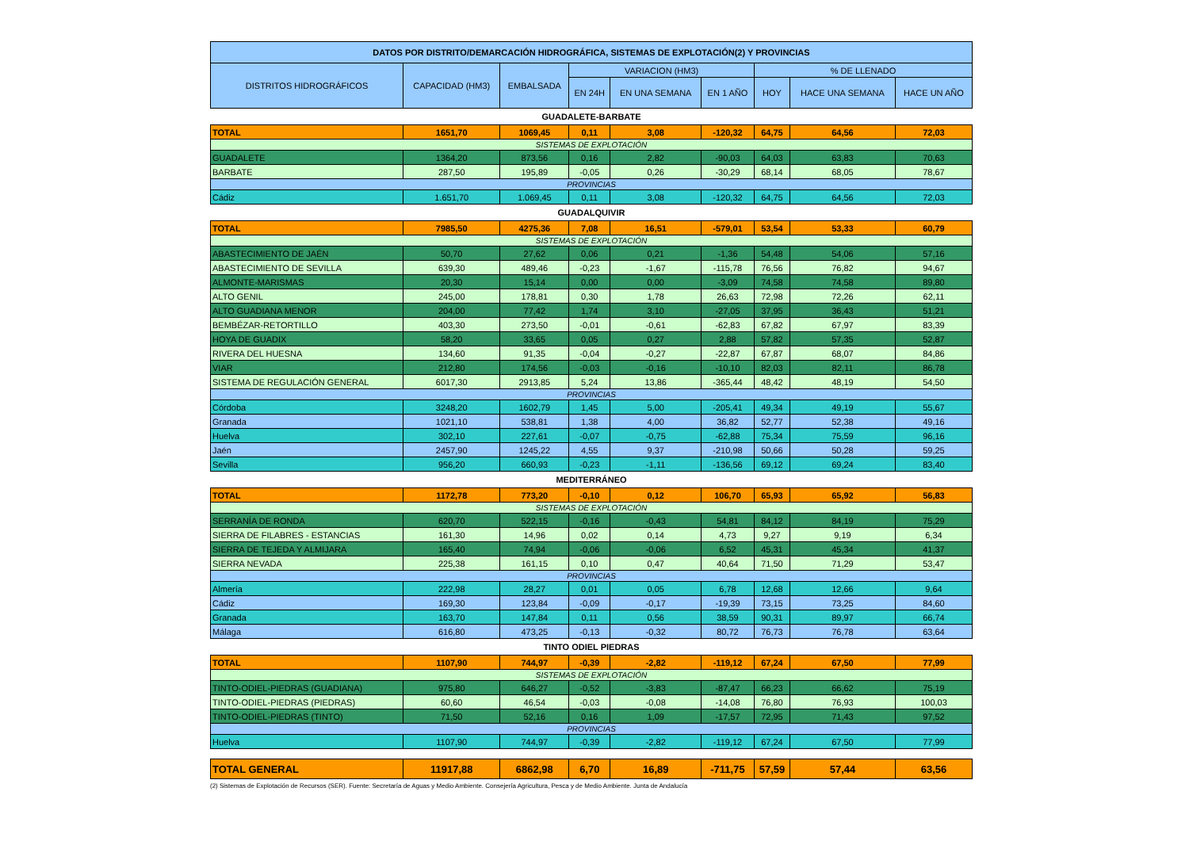| DATOS POR DISTRITO/DEMARCACIÓN HIDROGRÁFICA, SISTEMAS DE EXPLOTACIÓN(2) Y PROVINCIAS | | | | | | | | |
| --- | --- | --- | --- | --- | --- | --- | --- | --- |
| DISTRITOS HIDROGRÁFICOS | CAPACIDAD (HM3) | EMBALSADA | VARIACION (HM3) | | | % DE LLENADO | | |
| | | | EN 24H | EN UNA SEMANA | EN 1 AÑO | HOY | HACE UNA SEMANA | HACE UN AÑO |
| GUADALETE-BARBATE | | | | | | | | |
| TOTAL | 1651,70 | 1069,45 | 0,11 | 3,08 | -120,32 | 64,75 | 64,56 | 72,03 |
| SISTEMAS DE EXPLOTACIÓN | | | | | | | | |
| GUADALETE | 1364,20 | 873,56 | 0,16 | 2,82 | -90,03 | 64,03 | 63,83 | 70,63 |
| BARBATE | 287,50 | 195,89 | -0,05 | 0,26 | -30,29 | 68,14 | 68,05 | 78,67 |
| PROVINCIAS | | | | | | | | |
| Cádiz | 1.651,70 | 1.069,45 | 0,11 | 3,08 | -120,32 | 64,75 | 64,56 | 72,03 |
| GUADALQUIVIR | | | | | | | | |
| TOTAL | 7985,50 | 4275,36 | 7,08 | 16,51 | -579,01 | 53,54 | 53,33 | 60,79 |
| SISTEMAS DE EXPLOTACIÓN | | | | | | | | |
| ABASTECIMIENTO DE JAÉN | 50,70 | 27,62 | 0,06 | 0,21 | -1,36 | 54,48 | 54,06 | 57,16 |
| ABASTECIMIENTO DE SEVILLA | 639,30 | 489,46 | -0,23 | -1,67 | -115,78 | 76,56 | 76,82 | 94,67 |
| ALMONTE-MARISMAS | 20,30 | 15,14 | 0,00 | 0,00 | -3,09 | 74,58 | 74,58 | 89,80 |
| ALTO GENIL | 245,00 | 178,81 | 0,30 | 1,78 | 26,63 | 72,98 | 72,26 | 62,11 |
| ALTO GUADIANA MENOR | 204,00 | 77,42 | 1,74 | 3,10 | -27,05 | 37,95 | 36,43 | 51,21 |
| BEMBÉZAR-RETORTILLO | 403,30 | 273,50 | -0,01 | -0,61 | -62,83 | 67,82 | 67,97 | 83,39 |
| HOYA DE GUADIX | 58,20 | 33,65 | 0,05 | 0,27 | 2,88 | 57,82 | 57,35 | 52,87 |
| RIVERA DEL HUESNA | 134,60 | 91,35 | -0,04 | -0,27 | -22,87 | 67,87 | 68,07 | 84,86 |
| VIAR | 212,80 | 174,56 | -0,03 | -0,16 | -10,10 | 82,03 | 82,11 | 86,78 |
| SISTEMA DE REGULACIÓN GENERAL | 6017,30 | 2913,85 | 5,24 | 13,86 | -365,44 | 48,42 | 48,19 | 54,50 |
| PROVINCIAS | | | | | | | | |
| Córdoba | 3248,20 | 1602,79 | 1,45 | 5,00 | -205,41 | 49,34 | 49,19 | 55,67 |
| Granada | 1021,10 | 538,81 | 1,38 | 4,00 | 36,82 | 52,77 | 52,38 | 49,16 |
| Huelva | 302,10 | 227,61 | -0,07 | -0,75 | -62,88 | 75,34 | 75,59 | 96,16 |
| Jaén | 2457,90 | 1245,22 | 4,55 | 9,37 | -210,98 | 50,66 | 50,28 | 59,25 |
| Sevilla | 956,20 | 660,93 | -0,23 | -1,11 | -136,56 | 69,12 | 69,24 | 83,40 |
| MEDITERRÁNEO | | | | | | | | |
| TOTAL | 1172,78 | 773,20 | -0,10 | 0,12 | 106,70 | 65,93 | 65,92 | 56,83 |
| SISTEMAS DE EXPLOTACIÓN | | | | | | | | |
| SERRANÍA DE RONDA | 620,70 | 522,15 | -0,16 | -0,43 | 54,81 | 84,12 | 84,19 | 75,29 |
| SIERRA DE FILABRES - ESTANCIAS | 161,30 | 14,96 | 0,02 | 0,14 | 4,73 | 9,27 | 9,19 | 6,34 |
| SIERRA DE TEJEDA Y ALMIJARA | 165,40 | 74,94 | -0,06 | -0,06 | 6,52 | 45,31 | 45,34 | 41,37 |
| SIERRA NEVADA | 225,38 | 161,15 | 0,10 | 0,47 | 40,64 | 71,50 | 71,29 | 53,47 |
| PROVINCIAS | | | | | | | | |
| Almería | 222,98 | 28,27 | 0,01 | 0,05 | 6,78 | 12,68 | 12,66 | 9,64 |
| Cádiz | 169,30 | 123,84 | -0,09 | -0,17 | -19,39 | 73,15 | 73,25 | 84,60 |
| Granada | 163,70 | 147,84 | 0,11 | 0,56 | 38,59 | 90,31 | 89,97 | 66,74 |
| Málaga | 616,80 | 473,25 | -0,13 | -0,32 | 80,72 | 76,73 | 76,78 | 63,64 |
| TINTO ODIEL PIEDRAS | | | | | | | | |
| TOTAL | 1107,90 | 744,97 | -0,39 | -2,82 | -119,12 | 67,24 | 67,50 | 77,99 |
| SISTEMAS DE EXPLOTACIÓN | | | | | | | | |
| TINTO-ODIEL-PIEDRAS (GUADIANA) | 975,80 | 646,27 | -0,52 | -3,83 | -87,47 | 66,23 | 66,62 | 75,19 |
| TINTO-ODIEL-PIEDRAS (PIEDRAS) | 60,60 | 46,54 | -0,03 | -0,08 | -14,08 | 76,80 | 76,93 | 100,03 |
| TINTO-ODIEL-PIEDRAS (TINTO) | 71,50 | 52,16 | 0,16 | 1,09 | -17,57 | 72,95 | 71,43 | 97,52 |
| PROVINCIAS | | | | | | | | |
| Huelva | 1107,90 | 744,97 | -0,39 | -2,82 | -119,12 | 67,24 | 67,50 | 77,99 |
| TOTAL GENERAL | 11917,88 | 6862,98 | 6,70 | 16,89 | -711,75 | 57,59 | 57,44 | 63,56 |
(2) Sistemas de Explotación de Recursos (SER). Fuente: Secretaría de Aguas y Medio Ambiente. Consejería Agricultura, Pesca y de Medio Ambiente. Junta de Andalucía